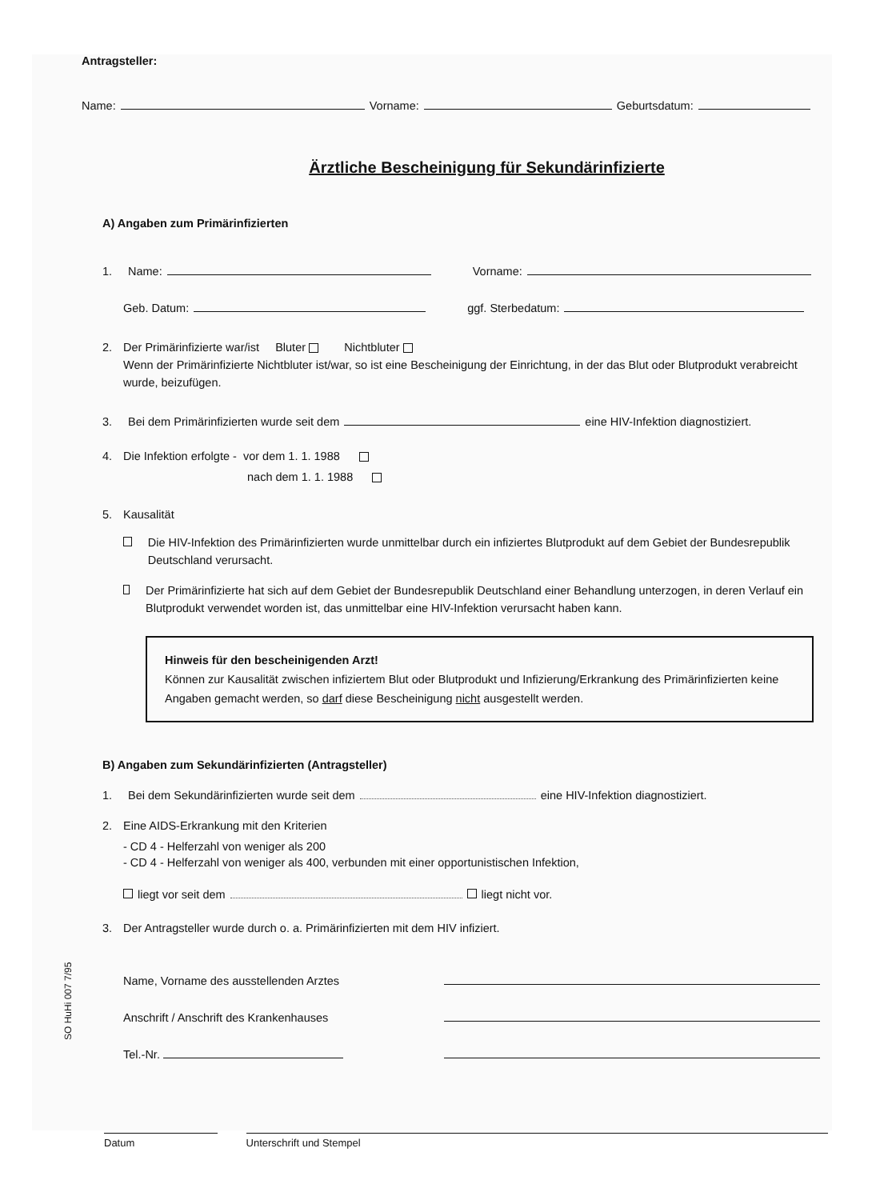Antragsteller:
Name: Vorname: Geburtsdatum:
Ärztliche Bescheinigung für Sekundärinfizierte
A) Angaben zum Primärinfizierten
1. Name: Vorname:
Geb. Datum: ggf. Sterbedatum:
2. Der Primärinfizierte war/ist Bluter Nichtbluter
Wenn der Primärinfizierte Nichtbluter ist/war, so ist eine Bescheinigung der Einrichtung, in der das Blut oder Blutprodukt verabreicht wurde, beizufügen.
3. Bei dem Primärinfizierten wurde seit dem eine HIV-Infektion diagnostiziert.
4. Die Infektion erfolgte - vor dem 1. 1. 1988
nach dem 1. 1. 1988
5. Kausalität
Die HIV-Infektion des Primärinfizierten wurde unmittelbar durch ein infiziertes Blutprodukt auf dem Gebiet der Bundesrepublik Deutschland verursacht.
Der Primärinfizierte hat sich auf dem Gebiet der Bundesrepublik Deutschland einer Behandlung unterzogen, in deren Verlauf ein Blutprodukt verwendet worden ist, das unmittelbar eine HIV-Infektion verursacht haben kann.
Hinweis für den bescheinigenden Arzt!
Können zur Kausalität zwischen infiziertem Blut oder Blutprodukt und Infizierung/Erkrankung des Primärinfizierten keine Angaben gemacht werden, so darf diese Bescheinigung nicht ausgestellt werden.
B) Angaben zum Sekundärinfizierten (Antragsteller)
1. Bei dem Sekundärinfizierten wurde seit dem eine HIV-Infektion diagnostiziert.
2. Eine AIDS-Erkrankung mit den Kriterien
- CD 4 - Helferzahl von weniger als 200
- CD 4 - Helferzahl von weniger als 400, verbunden mit einer opportunistischen Infektion,
liegt vor seit dem liegt nicht vor.
3. Der Antragsteller wurde durch o. a. Primärinfizierten mit dem HIV infiziert.
Name, Vorname des ausstellenden Arztes
Anschrift / Anschrift des Krankenhauses
Tel.-Nr.
Datum Unterschrift und Stempel
SO HuHi 007 7/95